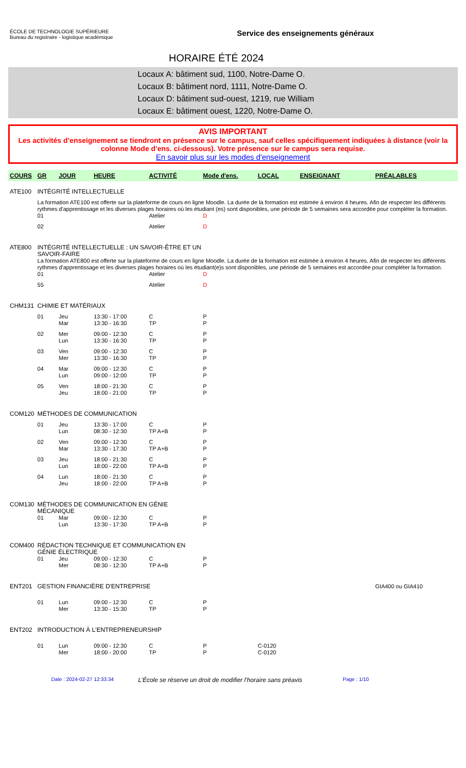ÉCOLE DE TECHNOLOGIE SUPÉRIEURE
Bureau du registraire - logistique académique
Service des enseignements généraux
HORAIRE ÉTÉ 2024
Locaux A: bâtiment sud, 1100, Notre-Dame O.
Locaux B: bâtiment nord, 1111, Notre-Dame O.
Locaux D: bâtiment sud-ouest, 1219, rue William
Locaux E: bâtiment ouest, 1220, Notre-Dame O.
AVIS IMPORTANT
Les activités d’enseignement se tiendront en présence sur le campus, sauf celles spécifiquement indiquées à distance (voir la colonne Mode d’ens. ci-dessous). Votre présence sur le campus sera requise.
En savoir plus sur les modes d'enseignement
| COURS | GR | JOUR | HEURE | ACTIVITÉ | Mode d'ens. | LOCAL | ENSEIGNANT | PRÉALABLES |
| --- | --- | --- | --- | --- | --- | --- | --- | --- |
| ATE100 | INTÉGRITÉ INTELLECTUELLE | | | | | | | |
| | La formation ATE100 est offerte sur la plateforme de cours en ligne Moodle. La durée de la formation est estimée à environ 4 heures. Afin de respecter les différents rythmes d'apprentissage et les diverses plages horaires où les étudiant (es) sont disponibles, une période de 5 semaines sera accordée pour compléter la formation. | | | | | | | |
| | 01 | | | Atelier | D | | | |
| | 02 | | | Atelier | D | | | |
| ATE800 | INTÉGRITÉ INTELLECTUELLE : UN SAVOIR-ÊTRE ET UN SAVOIR-FAIRE | | | | | | | |
| | La formation ATE800 est offerte sur la plateforme de cours en ligne Moodle. La durée de la formation est estimée à environ 4 heures. Afin de respecter les différents rythmes d'apprentissage et les diverses plages horaires où les étudiant(e)s sont disponibles, une période de 5 semaines est accordée pour compléter la formation. | | | | | | | |
| | 01 | | | Atelier | D | | | |
| | 55 | | | Atelier | D | | | |
| CHM131 | CHIMIE ET MATÉRIAUX | | | | | | | |
| | 01 | Jeu Mar | 13:30 - 17:00 13:30 - 16:30 | C TP | P P | | | |
| | 02 | Mer Lun | 09:00 - 12:30 13:30 - 16:30 | C TP | P P | | | |
| | 03 | Ven Mer | 09:00 - 12:30 13:30 - 16:30 | C TP | P P | | | |
| | 04 | Mar Lun | 09:00 - 12:30 09:00 - 12:00 | C TP | P P | | | |
| | 05 | Ven Jeu | 18:00 - 21:30 18:00 - 21:00 | C TP | P P | | | |
| COM120 | MÉTHODES DE COMMUNICATION | | | | | | | |
| | 01 | Jeu Lun | 13:30 - 17:00 08:30 - 12:30 | C TP A+B | P P | | | |
| | 02 | Ven Mar | 09:00 - 12:30 13:30 - 17:30 | C TP A+B | P P | | | |
| | 03 | Jeu Lun | 18:00 - 21:30 18:00 - 22:00 | C TP A+B | P P | | | |
| | 04 | Lun Jeu | 18:00 - 21:30 18:00 - 22:00 | C TP A+B | P P | | | |
| COM130 | MÉTHODES DE COMMUNICATION EN GÉNIE MÉCANIQUE | | | | | | | |
| | 01 | Mar Lun | 09:00 - 12:30 13:30 - 17:30 | C TP A+B | P P | | | |
| COM400 | RÉDACTION TECHNIQUE ET COMMUNICATION EN GÉNIE ÉLECTRIQUE | | | | | | | |
| | 01 | Jeu Mer | 09:00 - 12:30 08:30 - 12:30 | C TP A+B | P P | | | |
| ENT201 | GESTION FINANCIÈRE D'ENTREPRISE | | | | | | | GIA400 ou GIA410 |
| | 01 | Lun Mer | 09:00 - 12:30 13:30 - 15:30 | C TP | P P | | | |
| ENT202 | INTRODUCTION À L'ENTREPRENEURSHIP | | | | | | | |
| | 01 | Lun Mer | 09:00 - 12:30 18:00 - 20:00 | C TP | P P | C-0120 C-0120 | | |
Date : 2024-02-27 12:33:34 L’École se réserve un droit de modifier l’horaire sans préavis Page : 1/10